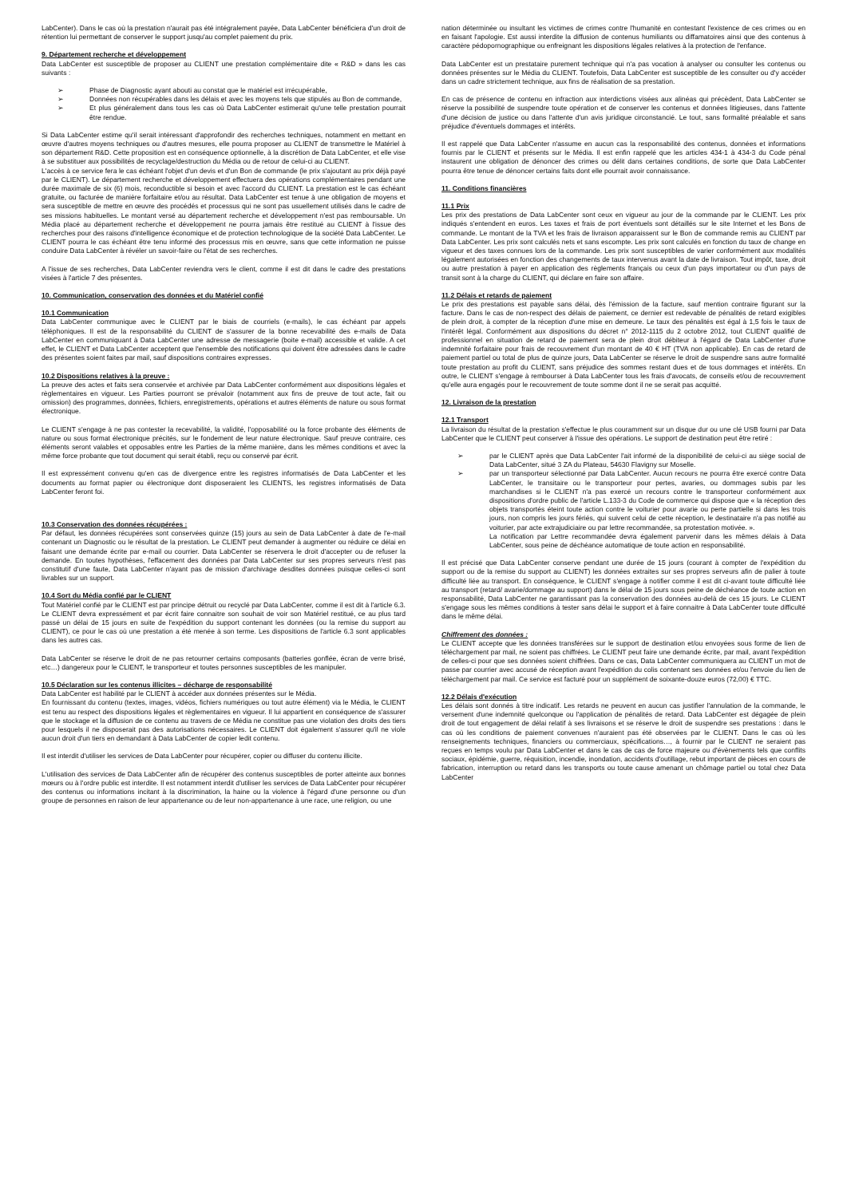LabCenter). Dans le cas où la prestation n'aurait pas été intégralement payée, Data LabCenter bénéficiera d'un droit de rétention lui permettant de conserver le support jusqu'au complet paiement du prix.
9. Département recherche et développement
Data LabCenter est susceptible de proposer au CLIENT une prestation complémentaire dite « R&D » dans les cas suivants :
➢ Phase de Diagnostic ayant abouti au constat que le matériel est irrécupérable,
➢ Données non récupérables dans les délais et avec les moyens tels que stipulés au Bon de commande,
➢ Et plus généralement dans tous les cas où Data LabCenter estimerait qu'une telle prestation pourrait être rendue.
Si Data LabCenter estime qu'il serait intéressant d'approfondir des recherches techniques, notamment en mettant en œuvre d'autres moyens techniques ou d'autres mesures, elle pourra proposer au CLIENT de transmettre le Matériel à son département R&D. Cette proposition est en conséquence optionnelle, à la discrétion de Data LabCenter, et elle vise à se substituer aux possibilités de recyclage/destruction du Média ou de retour de celui-ci au CLIENT.
L'accès à ce service fera le cas échéant l'objet d'un devis et d'un Bon de commande (le prix s'ajoutant au prix déjà payé par le CLIENT). Le département recherche et développement effectuera des opérations complémentaires pendant une durée maximale de six (6) mois, reconductible si besoin et avec l'accord du CLIENT. La prestation est le cas échéant gratuite, ou facturée de manière forfaitaire et/ou au résultat. Data LabCenter est tenue à une obligation de moyens et sera susceptible de mettre en œuvre des procédés et processus qui ne sont pas usuellement utilisés dans le cadre de ses missions habituelles. Le montant versé au département recherche et développement n'est pas remboursable. Un Média placé au département recherche et développement ne pourra jamais être restitué au CLIENT à l'issue des recherches pour des raisons d'intelligence économique et de protection technologique de la société Data LabCenter. Le CLIENT pourra le cas échéant être tenu informé des processus mis en œuvre, sans que cette information ne puisse conduire Data LabCenter à révéler un savoir-faire ou l'état de ses recherches.
A l'issue de ses recherches, Data LabCenter reviendra vers le client, comme il est dit dans le cadre des prestations visées à l'article 7 des présentes.
10. Communication, conservation des données et du Matériel confié
10.1 Communication
Data LabCenter communique avec le CLIENT par le biais de courriels (e-mails), le cas échéant par appels téléphoniques. Il est de la responsabilité du CLIENT de s'assurer de la bonne recevabilité des e-mails de Data LabCenter en communiquant à Data LabCenter une adresse de messagerie (boite e-mail) accessible et valide. A cet effet, le CLIENT et Data LabCenter acceptent que l'ensemble des notifications qui doivent être adressées dans le cadre des présentes soient faites par mail, sauf dispositions contraires expresses.
10.2 Dispositions relatives à la preuve :
La preuve des actes et faits sera conservée et archivée par Data LabCenter conformément aux dispositions légales et règlementaires en vigueur. Les Parties pourront se prévaloir (notamment aux fins de preuve de tout acte, fait ou omission) des programmes, données, fichiers, enregistrements, opérations et autres éléments de nature ou sous format électronique.
Le CLIENT s'engage à ne pas contester la recevabilité, la validité, l'opposabilité ou la force probante des éléments de nature ou sous format électronique précités, sur le fondement de leur nature électronique. Sauf preuve contraire, ces éléments seront valables et opposables entre les Parties de la même manière, dans les mêmes conditions et avec la même force probante que tout document qui serait établi, reçu ou conservé par écrit.
Il est expressément convenu qu'en cas de divergence entre les registres informatisés de Data LabCenter et les documents au format papier ou électronique dont disposeraient les CLIENTS, les registres informatisés de Data LabCenter feront foi.
10.3 Conservation des données récupérées :
Par défaut, les données récupérées sont conservées quinze (15) jours au sein de Data LabCenter à date de l'e-mail contenant un Diagnostic ou le résultat de la prestation. Le CLIENT peut demander à augmenter ou réduire ce délai en faisant une demande écrite par e-mail ou courrier. Data LabCenter se réservera le droit d'accepter ou de refuser la demande. En toutes hypothèses, l'effacement des données par Data LabCenter sur ses propres serveurs n'est pas constitutif d'une faute, Data LabCenter n'ayant pas de mission d'archivage desdites données puisque celles-ci sont livrables sur un support.
10.4 Sort du Média confié par le CLIENT
Tout Matériel confié par le CLIENT est par principe détruit ou recyclé par Data LabCenter, comme il est dit à l'article 6.3. Le CLIENT devra expressément et par écrit faire connaitre son souhait de voir son Matériel restitué, ce au plus tard passé un délai de 15 jours en suite de l'expédition du support contenant les données (ou la remise du support au CLIENT), ce pour le cas où une prestation a été menée à son terme. Les dispositions de l'article 6.3 sont applicables dans les autres cas.
Data LabCenter se réserve le droit de ne pas retourner certains composants (batteries gonflée, écran de verre brisé, etc…) dangereux pour le CLIENT, le transporteur et toutes personnes susceptibles de les manipuler.
10.5 Déclaration sur les contenus illicites – décharge de responsabilité
Data LabCenter est habilité par le CLIENT à accéder aux données présentes sur le Média.
En fournissant du contenu (textes, images, vidéos, fichiers numériques ou tout autre élément) via le Média, le CLIENT est tenu au respect des dispositions légales et règlementaires en vigueur. Il lui appartient en conséquence de s'assurer que le stockage et la diffusion de ce contenu au travers de ce Média ne constitue pas une violation des droits des tiers pour lesquels il ne disposerait pas des autorisations nécessaires. Le CLIENT doit également s'assurer qu'il ne viole aucun droit d'un tiers en demandant à Data LabCenter de copier ledit contenu.
Il est interdit d'utiliser les services de Data LabCenter pour récupérer, copier ou diffuser du contenu illicite.
L'utilisation des services de Data LabCenter afin de récupérer des contenus susceptibles de porter atteinte aux bonnes mœurs ou à l'ordre public est interdite. Il est notamment interdit d'utiliser les services de Data LabCenter pour récupérer des contenus ou informations incitant à la discrimination, la haine ou la violence à l'égard d'une personne ou d'un groupe de personnes en raison de leur appartenance ou de leur non-appartenance à une race, une religion, ou une
nation déterminée ou insultant les victimes de crimes contre l'humanité en contestant l'existence de ces crimes ou en en faisant l'apologie. Est aussi interdite la diffusion de contenus humiliants ou diffamatoires ainsi que des contenus à caractère pédopornographique ou enfreignant les dispositions légales relatives à la protection de l'enfance.
Data LabCenter est un prestataire purement technique qui n'a pas vocation à analyser ou consulter les contenus ou données présentes sur le Média du CLIENT. Toutefois, Data LabCenter est susceptible de les consulter ou d'y accéder dans un cadre strictement technique, aux fins de réalisation de sa prestation.
En cas de présence de contenu en infraction aux interdictions visées aux alinéas qui précèdent, Data LabCenter se réserve la possibilité de suspendre toute opération et de conserver les contenus et données litigieuses, dans l'attente d'une décision de justice ou dans l'attente d'un avis juridique circonstancié. Le tout, sans formalité préalable et sans préjudice d'éventuels dommages et intérêts.
Il est rappelé que Data LabCenter n'assume en aucun cas la responsabilité des contenus, données et informations fournis par le CLIENT et présents sur le Média. Il est enfin rappelé que les articles 434-1 à 434-3 du Code pénal instaurent une obligation de dénoncer des crimes ou délit dans certaines conditions, de sorte que Data LabCenter pourra être tenue de dénoncer certains faits dont elle pourrait avoir connaissance.
11. Conditions financières
11.1 Prix
Les prix des prestations de Data LabCenter sont ceux en vigueur au jour de la commande par le CLIENT. Les prix indiqués s'entendent en euros. Les taxes et frais de port éventuels sont détaillés sur le site Internet et les Bons de commande. Le montant de la TVA et les frais de livraison apparaissent sur le Bon de commande remis au CLIENT par Data LabCenter. Les prix sont calculés nets et sans escompte. Les prix sont calculés en fonction du taux de change en vigueur et des taxes connues lors de la commande. Les prix sont susceptibles de varier conformément aux modalités légalement autorisées en fonction des changements de taux intervenus avant la date de livraison. Tout impôt, taxe, droit ou autre prestation à payer en application des règlements français ou ceux d'un pays importateur ou d'un pays de transit sont à la charge du CLIENT, qui déclare en faire son affaire.
11.2 Délais et retards de paiement
Le prix des prestations est payable sans délai, dès l'émission de la facture, sauf mention contraire figurant sur la facture. Dans le cas de non-respect des délais de paiement, ce dernier est redevable de pénalités de retard exigibles de plein droit, à compter de la réception d'une mise en demeure. Le taux des pénalités est égal à 1,5 fois le taux de l'intérêt légal. Conformément aux dispositions du décret n° 2012-1115 du 2 octobre 2012, tout CLIENT qualifié de professionnel en situation de retard de paiement sera de plein droit débiteur à l'égard de Data LabCenter d'une indemnité forfaitaire pour frais de recouvrement d'un montant de 40 € HT (TVA non applicable). En cas de retard de paiement partiel ou total de plus de quinze jours, Data LabCenter se réserve le droit de suspendre sans autre formalité toute prestation au profit du CLIENT, sans préjudice des sommes restant dues et de tous dommages et intérêts. En outre, le CLIENT s'engage à rembourser à Data LabCenter tous les frais d'avocats, de conseils et/ou de recouvrement qu'elle aura engagés pour le recouvrement de toute somme dont il ne se serait pas acquitté.
12. Livraison de la prestation
12.1 Transport
La livraison du résultat de la prestation s'effectue le plus couramment sur un disque dur ou une clé USB fourni par Data LabCenter que le CLIENT peut conserver à l'issue des opérations. Le support de destination peut être retiré :
➢ par le CLIENT après que Data LabCenter l'ait informé de la disponibilité de celui-ci au siège social de Data LabCenter, situé 3 ZA du Plateau, 54630 Flavigny sur Moselle.
➢ par un transporteur sélectionné par Data LabCenter. Aucun recours ne pourra être exercé contre Data LabCenter, le transitaire ou le transporteur pour pertes, avaries, ou dommages subis par les marchandises si le CLIENT n'a pas exercé un recours contre le transporteur conformément aux dispositions d'ordre public de l'article L.133-3 du Code de commerce qui dispose que « la réception des objets transportés éteint toute action contre le voiturier pour avarie ou perte partielle si dans les trois jours, non compris les jours fériés, qui suivent celui de cette réception, le destinataire n'a pas notifié au voiturier, par acte extrajudiciaire ou par lettre recommandée, sa protestation motivée. ».
La notification par Lettre recommandée devra également parvenir dans les mêmes délais à Data LabCenter, sous peine de déchéance automatique de toute action en responsabilité.
Il est précisé que Data LabCenter conserve pendant une durée de 15 jours (courant à compter de l'expédition du support ou de la remise du support au CLIENT) les données extraites sur ses propres serveurs afin de palier à toute difficulté liée au transport. En conséquence, le CLIENT s'engage à notifier comme il est dit ci-avant toute difficulté liée au transport (retard/ avarie/dommage au support) dans le délai de 15 jours sous peine de déchéance de toute action en responsabilité, Data LabCenter ne garantissant pas la conservation des données au-delà de ces 15 jours. Le CLIENT s'engage sous les mêmes conditions à tester sans délai le support et à faire connaitre à Data LabCenter toute difficulté dans le même délai.
Chiffrement des données :
Le CLIENT accepte que les données transférées sur le support de destination et/ou envoyées sous forme de lien de téléchargement par mail, ne soient pas chiffrées. Le CLIENT peut faire une demande écrite, par mail, avant l'expédition de celles-ci pour que ses données soient chiffrées. Dans ce cas, Data LabCenter communiquera au CLIENT un mot de passe par courrier avec accusé de réception avant l'expédition du colis contenant ses données et/ou l'envoie du lien de téléchargement par mail. Ce service est facturé pour un supplément de soixante-douze euros (72,00) € TTC.
12.2 Délais d'exécution
Les délais sont donnés à titre indicatif. Les retards ne peuvent en aucun cas justifier l'annulation de la commande, le versement d'une indemnité quelconque ou l'application de pénalités de retard. Data LabCenter est dégagée de plein droit de tout engagement de délai relatif à ses livraisons et se réserve le droit de suspendre ses prestations : dans le cas où les conditions de paiement convenues n'auraient pas été observées par le CLIENT. Dans le cas où les renseignements techniques, financiers ou commerciaux, spécifications…, à fournir par le CLIENT ne seraient pas reçues en temps voulu par Data LabCenter et dans le cas de cas de force majeure ou d'évènements tels que conflits sociaux, épidémie, guerre, réquisition, incendie, inondation, accidents d'outillage, rebut important de pièces en cours de fabrication, interruption ou retard dans les transports ou toute cause amenant un chômage partiel ou total chez Data LabCenter